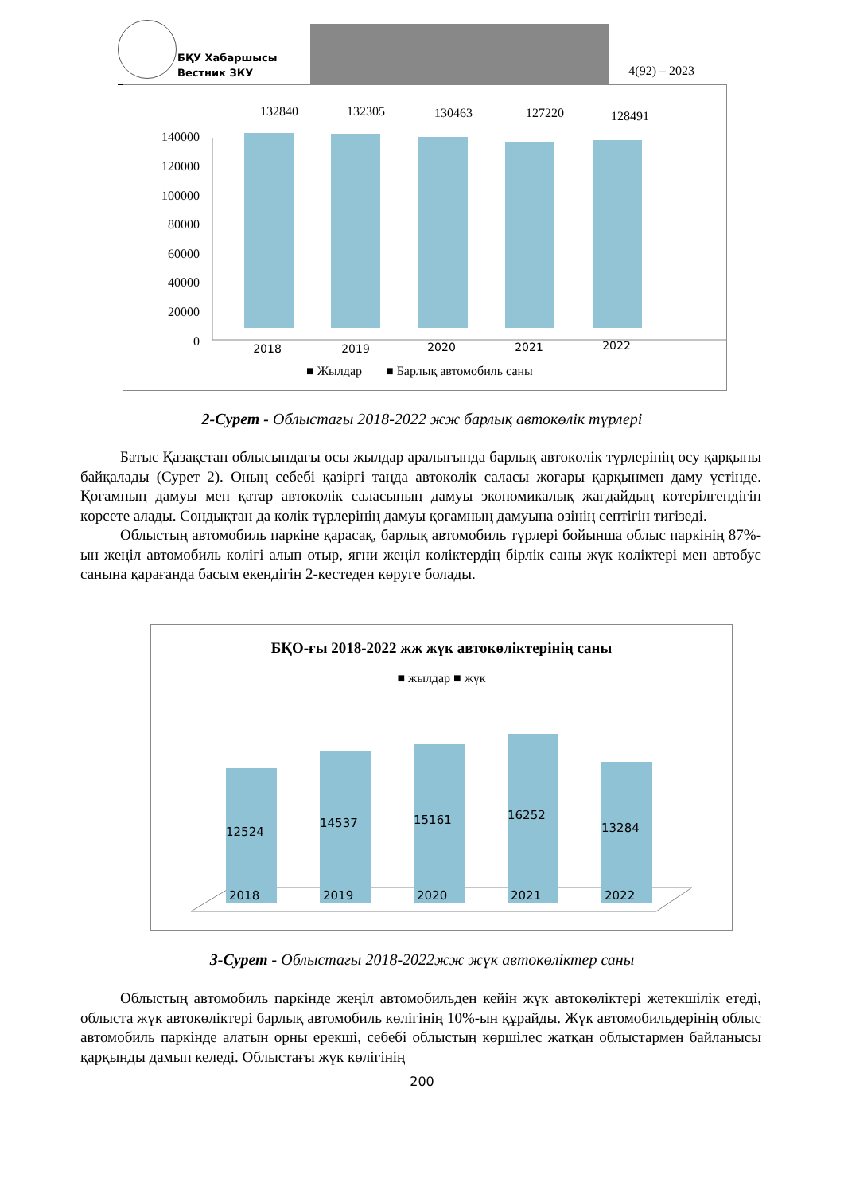БҚУ Хабаршысы
Вестник ЗКУ
4(92) – 2023
140000
120000
100000
80000
60000
40000
20000
0
132840
132305
130463
127220
128491
2018
2019
2020
2021
2022
■ Жылдар
■ Барлық автомобиль саны
2-Сурет - Облыстағы 2018-2022 жж барлық автокөлік түрлері
Батыс Қазақстан облысындағы осы жылдар аралығында барлық автокөлік түрлерінің өсу қарқыны байқалады (Сурет 2). Оның себебі қазіргі таңда автокөлік саласы жоғары қарқынмен даму үстінде. Қоғамның дамуы мен қатар автокөлік саласының дамуы экономикалық жағдайдың көтерілгендігін көрсете алады. Сондықтан да көлік түрлерінің дамуы қоғамның дамуына өзінің септігін тигізеді.
Облыстың автомобиль паркіне қарасақ, барлық автомобиль түрлері бойынша облыс паркінің 87%-ын жеңіл автомобиль көлігі алып отыр, яғни жеңіл көліктердің бірлік саны жүк көліктері мен автобус санына қарағанда басым екендігін 2-кестеден көруге болады.
БҚО-ғы 2018-2022 жж жүк автокөліктерінің саны
■ жылдар ■ жүк
12524
14537
15161
16252
13284
2018
2019
2020
2021
2022
3-Сурет - Облыстағы 2018-2022жж жүк автокөліктер саны
Облыстың автомобиль паркінде жеңіл автомобильден кейін жүк автокөліктері жетекшілік етеді, облыста жүк автокөліктері барлық автомобиль көлігінің 10%-ын құрайды. Жүк автомобильдерінің облыс автомобиль паркінде алатын орны ерекші, себебі облыстың көршілес жатқан облыстармен байланысы қарқынды дамып келеді. Облыстағы жүк көлігінің
200